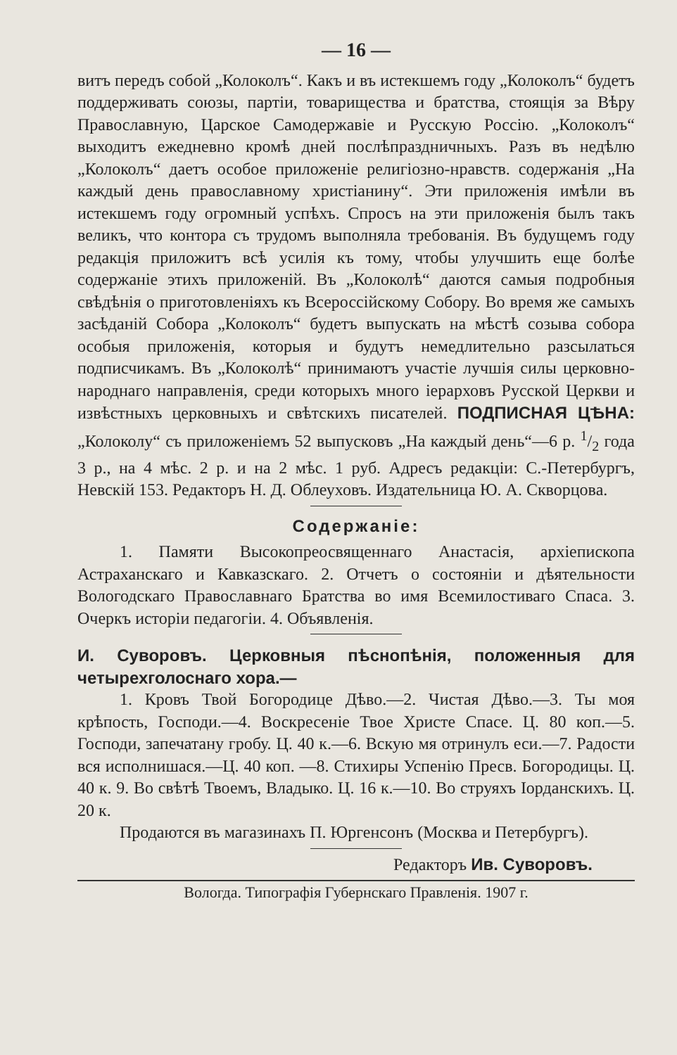— 16 —
витъ передъ собой „Колоколъ“. Какъ и въ истекшемъ году „Колоколъ“ будетъ поддерживать союзы, партіи, товарищества и братства, стоящія за Вѣру Православную, Царское Самодержавіе и Русскую Россію. „Колоколъ“ выходитъ ежедневно кромѣ дней послѣпраздничныхъ. Разъ въ недѣлю „Колоколъ“ даетъ особое приложеніе религіозно-нравств. содержанія „На каждый день православному христіанину“. Эти приложенія имѣли въ истекшемъ году огромный успѣхъ. Спросъ на эти приложенія былъ такъ великъ, что контора съ трудомъ выполняла требованія. Въ будущемъ году редакція приложитъ всѣ усилія къ тому, чтобы улучшить еще болѣе содержаніе этихъ приложеній. Въ „Колоколѣ“ даются самыя подробныя свѣдѣнія о приготовленіяхъ къ Всероссійскому Собору. Во время же самыхъ засѣданій Собора „Колоколъ“ будетъ выпускать на мѣстѣ созыва собора особыя приложенія, которыя и будутъ немедлительно разсылаться подписчикамъ. Въ „Колоколѣ“ принимаютъ участіе лучшія силы церковно-народнаго направленія, среди которыхъ много іерарховъ Русской Церкви и извѣстныхъ церковныхъ и свѣтскихъ писателей. ПОДПИСНАЯ ЦѢНА: „Колоколу“ съ приложеніемъ 52 выпусковъ „На каждый день“—6 р. 1/2 года 3 р., на 4 мѣс. 2 р. и на 2 мѣс. 1 руб. Адресъ редакціи: С.-Петербургъ, Невскій 153. Редакторъ Н. Д. Облеуховъ. Издательница Ю. А. Скворцова.
Содержаніе:
1. Памяти Высокопреосвященнаго Анастасія, архіепископа Астраханскаго и Кавказскаго. 2. Отчетъ о состояніи и дѣятельности Вологодскаго Православнаго Братства во имя Всемилостиваго Спаса. 3. Очеркъ исторіи педагогіи. 4. Объявленія.
И. Суворовъ. Церковныя пѣснопѣнія, положенныя для четырехголоснаго хора.—
1. Кровъ Твой Богородице Дѣво.—2. Чистая Дѣво.—3. Ты моя крѣпость, Господи.—4. Воскресеніе Твое Христе Спасе. Ц. 80 коп.—5. Господи, запечатану гробу. Ц. 40 к.—6. Вскую мя отринулъ еси.—7. Радости вся исполнишася.—Ц. 40 коп. —8. Стихиры Успенію Пресв. Богородицы. Ц. 40 к. 9. Во свѣтѣ Твоемъ, Владыко. Ц. 16 к.—10. Во струяхъ Іорданскихъ. Ц. 20 к.
Продаются въ магазинахъ П. Юргенсонъ (Москва и Петербургъ).
Редакторъ Ив. Суворовъ.
Вологда. Типографія Губернскаго Правленія. 1907 г.